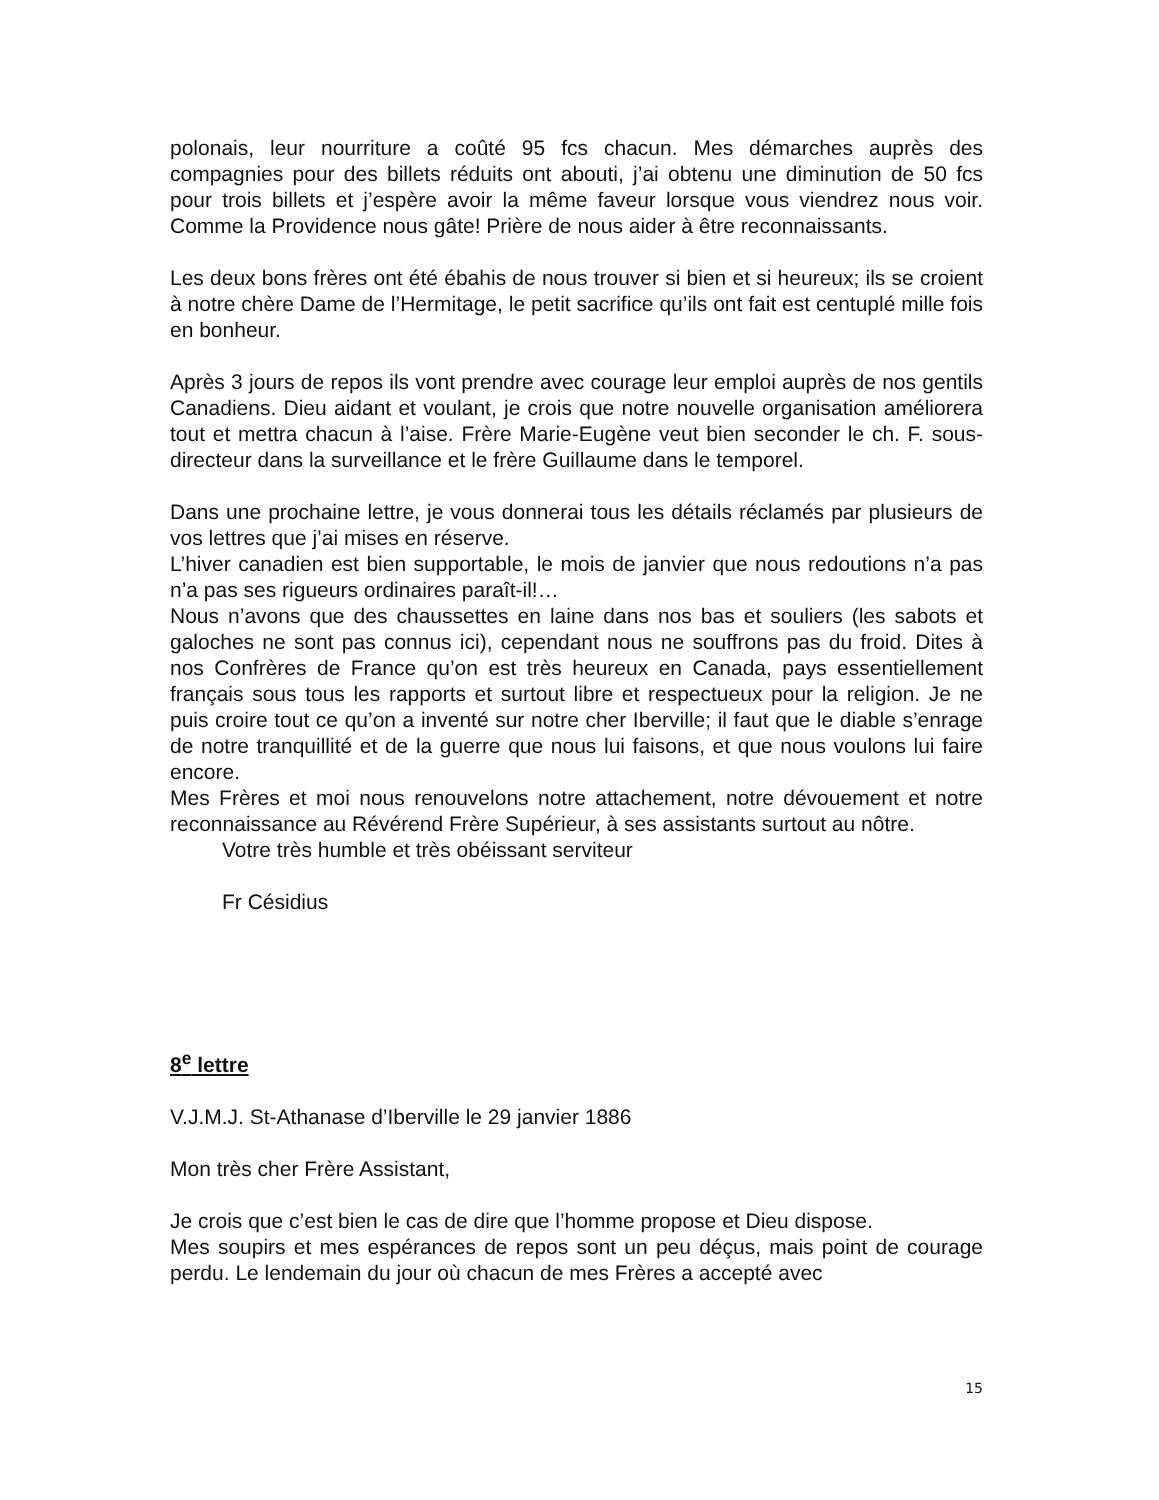polonais, leur nourriture a coûté 95 fcs chacun. Mes démarches auprès des compagnies pour des billets réduits ont abouti, j’ai obtenu une diminution de 50 fcs pour trois billets et j’espère avoir la même faveur lorsque vous viendrez nous voir. Comme la Providence nous gâte! Prière de nous aider à être reconnaissants.
Les deux bons frères ont été ébahis de nous trouver si bien et si heureux; ils se croient à notre chère Dame de l’Hermitage, le petit sacrifice qu’ils ont fait est centuplé mille fois en bonheur.
Après 3 jours de repos ils vont prendre avec courage leur emploi auprès de nos gentils Canadiens. Dieu aidant et voulant, je crois que notre nouvelle organisation améliorera tout et mettra chacun à l’aise. Frère Marie-Eugène veut bien seconder le ch. F. sous-directeur dans la surveillance et le frère Guillaume dans le temporel.
Dans une prochaine lettre, je vous donnerai tous les détails réclamés par plusieurs de vos lettres que j’ai mises en réserve.
L’hiver canadien est bien supportable, le mois de janvier que nous redoutions n’a pas n’a pas ses rigueurs ordinaires paraît-il!…
Nous n’avons que des chaussettes en laine dans nos bas et souliers (les sabots et galoches ne sont pas connus ici), cependant nous ne souffrons pas du froid. Dites à nos Confrères de France qu’on est très heureux en Canada, pays essentiellement français sous tous les rapports et surtout libre et respectueux pour la religion. Je ne puis croire tout ce qu’on a inventé sur notre cher Iberville; il faut que le diable s’enrage de notre tranquillité et de la guerre que nous lui faisons, et que nous voulons lui faire encore.
Mes Frères et moi nous renouvelons notre attachement, notre dévouement et notre reconnaissance au Révérend Frère Supérieur, à ses assistants surtout au nôtre.
Votre très humble et très obéissant serviteur
Fr Césidius
8<sup>e</sup> lettre
V.J.M.J. St-Athanase d’Iberville le 29 janvier 1886
Mon très cher Frère Assistant,
Je crois que c’est bien le cas de dire que l’homme propose et Dieu dispose.
Mes soupirs et mes espérances de repos sont un peu déçus, mais point de courage perdu. Le lendemain du jour où chacun de mes Frères a accepté avec
15